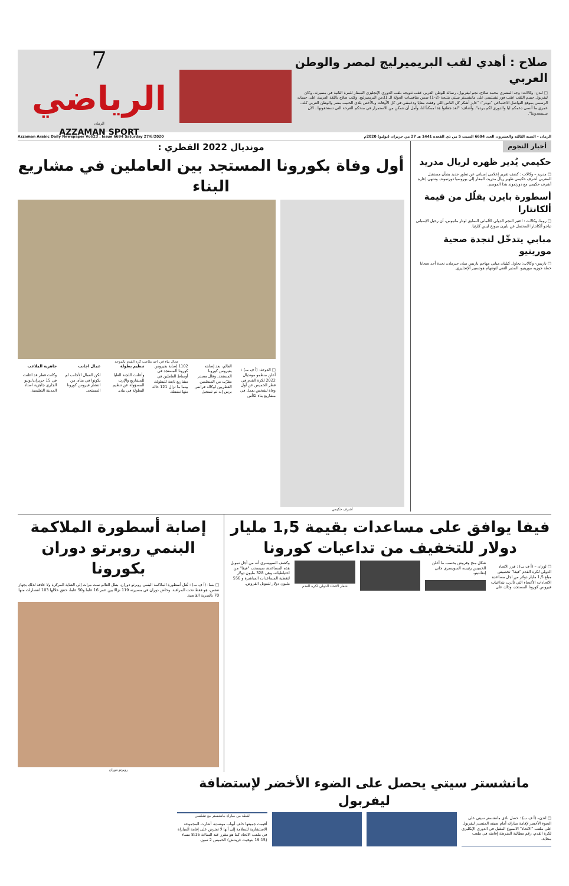صلاح : أهدي لقب البريميرليج لمصر والوطن العربي
□ لندن- وكالات: وجه المصري محمد صلاح، نجم ليفربول، رسالة للوطن العربي عقب تتويجه بلقب الدوري الإنجليزي الممتاز للمرة الثانية في مسيرته. وكان ليفربول حسم اللقب عقب فوز تشيلسي على مانشستر سيتي بنتيجة (2–1) ضمن منافسات الجولة الـ 31من البريميرليج. وكتب صلاح باللغة العربية، على حسابه الرسمي بموقع التواصل الاجتماعي "تويتر": "عايز أشكر كل الناس اللي وقفت معايا ودعمتني في كل الأوقات وبالأخص بلدي الحبيب مصر والوطن العربي كله.. عمري ما أنسى دعمكم ليا والدوري لكم برده". وأضاف: "لقد جعلتوا هذا ممكناً لنا، وأمل أن نتمكن من الاستمرار في منحكم الفرحة التي تستحقونها.. الآن سيسعدوننا".
7
الرياضي
الزمان
AZZAMAN SPORT
الزمان – السنة الثالثة والعشرون العدد 6694 السبت 5 من ذي القعدة 1441 هـ 27 من حزيران (يوليو) 2020م Azzaman Arabic Daily Newspaper Vol/23 . Issue 6694 Saturday 27/6/2020
أخبار النجوم
حكيمي يُدير ظهره لريال مدريد
□ مدريد – وكالات : كشف تقرير إعلامي إسباني عن تطور جديد بشأن مستقبل المغربي أشرف حكيمي ظهير ريال مدريد، المعار إلى بوروسيا دورتموند. وتنتهي إعارة أشرف حكيمي مع دورتموند هذا الموسم.
أسطورة بايرن يقلّل من قيمة ألكانتارا
□ روما- وكالات : اعتبر النجم الدولي الألماني السابق لوثار ماتيوس، أن رحيل الإسباني تياجو ألكانتارا المحتمل عن بايرن ميونخ ليس كارثيا.
مبابي يتدخّل لنجدة صحية مورينيو
□ باريس- وكالات: يحاول كيليان مبابي مهاجم باريس سان جيرمان، نجدة أحد ضحايا خطة جوزيه مورينيو، المدير الفني لتوتنهام هوتسبير الإنجليزي.
مونديال 2022 القطري :
أول وفاة بكورونا المستجد بين العاملين في مشاريع البناء
أشرف حكيمي عمال بناء في احد ملاعب كرة القدم بالدوحة
□ الدوحة- (أ ف ب) : أعلن منظمو مونديال 2022 لكرة القدم في قطر الخميس عن أول وفاة لشخص يعمل في مشاريع بناء لكأس العالم، بعد إصابته بفيروس كورونا المستجد. وقال مصدر مقرّب من المنظمين القطريين لوكالة فرانس برس إنه تم تسجيل 1102 إصابة بفيروس كورونا المستجد في أوساط العاملين في مشاريع تابعة للبطولة، بينما ما تزال 121 حالة منها نشطة.
تنظيم بطولة
وأعلنت اللجنة العليا للمشاريع والإرث المسؤولة عن تنظيم البطولة في بيان.
عمال اجانب
لكن العمال الأجانب لم يكونوا في منأى من انتشار فيروس كورونا المستجد.
جاهزية الملاعب
وكانت قطر قد اعلنت في 15 حزيران/يونيو الجاري جاهزية استاد المدينة التعليمية.
فيفا يوافق على مساعدات بقيمة 1,5 مليار دولار للتخفيف من تداعيات كورونا
□ لوزان – (أ ف ب) : قرر الاتحاد الدولي لكرة القدم "فيفا" تخصيص مبلغ 1,5 مليار دولار من اجل مساعدة الاتحادات الأعضاء التي تأثرت بتداعيات فيروس كورونا المستجد، وذلك على شكل منح وقروض بحسب ما أعلن الخميس رئيسه السويسري جاني إنفانتينو.
شعار الاتحاد الدولي لكرة القدم
وكشف السويسري أنه من أجل تمويل هذه المساعدة، سيسحب "فيفا" من احتياطياته، وهي 328 مليون دولار لتغطية المساعدات المباشرة و 556 مليون دولار لتمويل القروض.
إصابة أسطورة الملاكمة البنمي روبرتو دوران بكورونا
□ بنما- (أ ف ب) : نُقل أسطورة الملاكمة البنمي روبرتو دوران، بطل العالم ست مرات إلى العناية المركزة ولا علاقة لذلك بجهاز تنفس، هو فقط تحت المراقبة. وخاض دوران في مسيرته 119 نزالا بين عمر 16 عاما و50 عاما، حقق خلالها 103 انتصارات منها 70 بالضربة القاضية.
روبرتو دوران
مانشستر سيتي يحصل على الضوء الأخضر لإستضافة ليفربول
□ لندن– (أ ف ب) : حصل نادي مانشستر سيتي على الضوء الأخضر لإقامة مباراته أمام ضيفه المتصدر ليفربول على ملعب "الاتحاد" الاسبوع المقبل في الدوري الإنكليزي لكرة القدم، رغم مطالبة الشرطة إقامته في ملعب محايد.
لقطة من مباراة مانشستر مع تشلسي
أقيمت جميعها خلف أبواب موصدة، أشارت المجموعة الاستشارية للسلامة إلى أنها لا تعترض على إقامة المباراة في ملعب الاتحاد كما هو مقرر عند الساعة 8:15 مساء (19:15 بتوقيت غرينتش) الخميس 2 تموز.